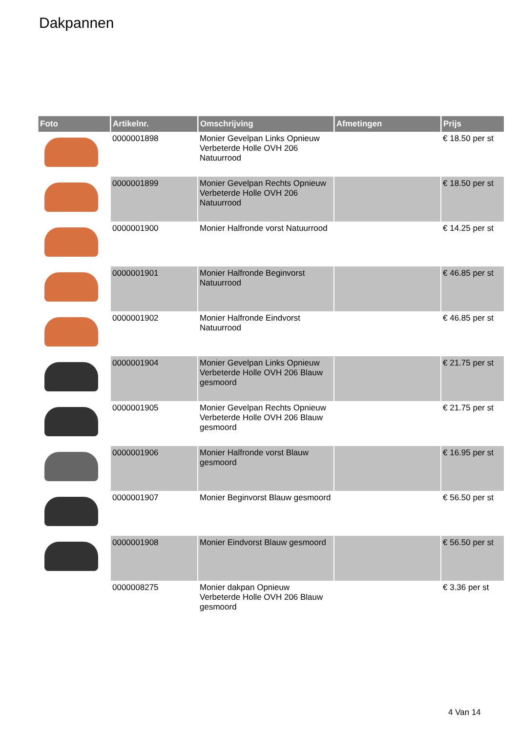Dakpannen
| Foto | Artikelnr. | Omschrijving | Afmetingen | Prijs |
| --- | --- | --- | --- | --- |
| | 0000001898 | Monier Gevelpan Links Opnieuw Verbeterde Holle OVH 206 Natuurrood | | € 18.50 per st |
| | 0000001899 | Monier Gevelpan Rechts Opnieuw Verbeterde Holle OVH 206 Natuurrood | | € 18.50 per st |
| | 0000001900 | Monier Halfronde vorst Natuurrood | | € 14.25 per st |
| | 0000001901 | Monier Halfronde Beginvorst Natuurrood | | € 46.85 per st |
| | 0000001902 | Monier Halfronde Eindvorst Natuurrood | | € 46.85 per st |
| | 0000001904 | Monier Gevelpan Links Opnieuw Verbeterde Holle OVH 206 Blauw gesmoord | | € 21.75 per st |
| | 0000001905 | Monier Gevelpan Rechts Opnieuw Verbeterde Holle OVH 206 Blauw gesmoord | | € 21.75 per st |
| | 0000001906 | Monier Halfronde vorst Blauw gesmoord | | € 16.95 per st |
| | 0000001907 | Monier Beginvorst Blauw gesmoord | | € 56.50 per st |
| | 0000001908 | Monier Eindvorst Blauw gesmoord | | € 56.50 per st |
| | 0000008275 | Monier dakpan Opnieuw Verbeterde Holle OVH 206 Blauw gesmoord | | € 3.36 per st |
4 Van 14